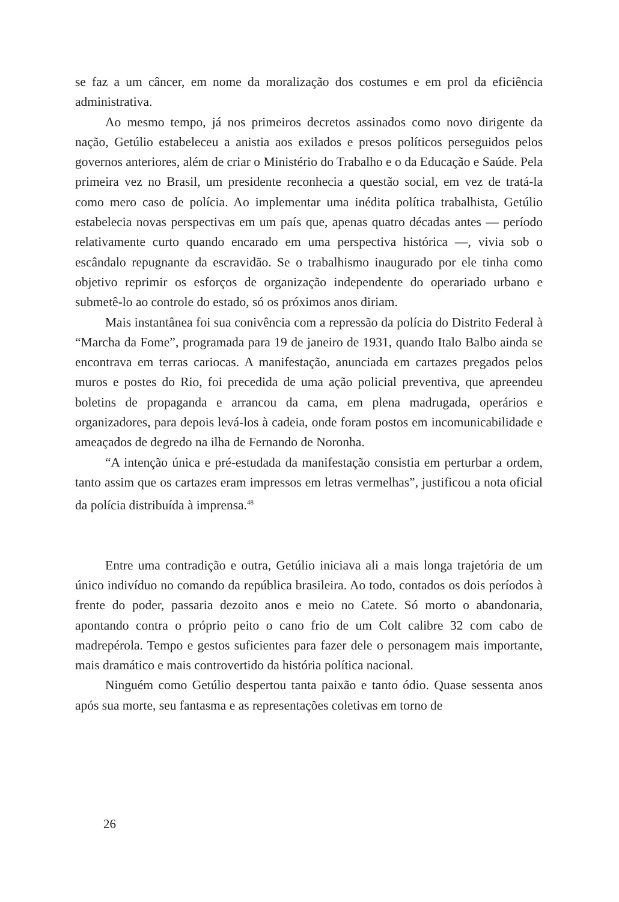se faz a um câncer, em nome da moralização dos costumes e em prol da eficiência administrativa.
Ao mesmo tempo, já nos primeiros decretos assinados como novo dirigente da nação, Getúlio estabeleceu a anistia aos exilados e presos políticos perseguidos pelos governos anteriores, além de criar o Ministério do Trabalho e o da Educação e Saúde. Pela primeira vez no Brasil, um presidente reconhecia a questão social, em vez de tratá-la como mero caso de polícia. Ao implementar uma inédita política trabalhista, Getúlio estabelecia novas perspectivas em um país que, apenas quatro décadas antes — período relativamente curto quando encarado em uma perspectiva histórica —, vivia sob o escândalo repugnante da escravidão. Se o trabalhismo inaugurado por ele tinha como objetivo reprimir os esforços de organização independente do operariado urbano e submetê-lo ao controle do estado, só os próximos anos diriam.
Mais instantânea foi sua conivência com a repressão da polícia do Distrito Federal à “Marcha da Fome”, programada para 19 de janeiro de 1931, quando Italo Balbo ainda se encontrava em terras cariocas. A manifestação, anunciada em cartazes pregados pelos muros e postes do Rio, foi precedida de uma ação policial preventiva, que apreendeu boletins de propaganda e arrancou da cama, em plena madrugada, operários e organizadores, para depois levá-los à cadeia, onde foram postos em incomunicabilidade e ameaçados de degredo na ilha de Fernando de Noronha.
“A intenção única e pré-estudada da manifestação consistia em perturbar a ordem, tanto assim que os cartazes eram impressos em letras vermelhas”, justificou a nota oficial da polícia distribuída à imprensa.<sup>48</sup>
Entre uma contradição e outra, Getúlio iniciava ali a mais longa trajetória de um único indivíduo no comando da república brasileira. Ao todo, contados os dois períodos à frente do poder, passaria dezoito anos e meio no Catete. Só morto o abandonaria, apontando contra o próprio peito o cano frio de um Colt calibre 32 com cabo de madrepérola. Tempo e gestos suficientes para fazer dele o personagem mais importante, mais dramático e mais controvertido da história política nacional.
Ninguém como Getúlio despertou tanta paixão e tanto ódio. Quase sessenta anos após sua morte, seu fantasma e as representações coletivas em torno de
26